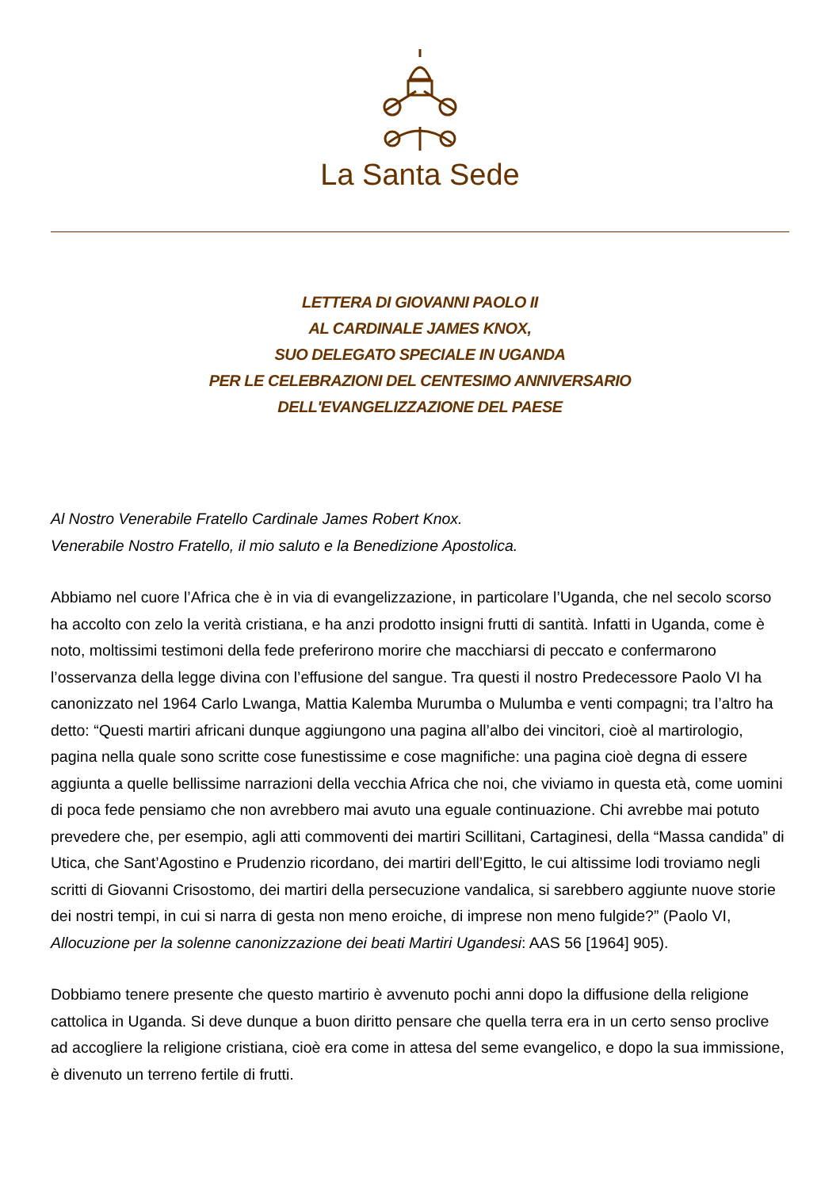La Santa Sede
LETTERA DI GIOVANNI PAOLO II
AL CARDINALE JAMES KNOX,
SUO DELEGATO SPECIALE IN UGANDA
PER LE CELEBRAZIONI DEL CENTESIMO ANNIVERSARIO
DELL'EVANGELIZZAZIONE DEL PAESE
Al Nostro Venerabile Fratello Cardinale James Robert Knox.
Venerabile Nostro Fratello, il mio saluto e la Benedizione Apostolica.
Abbiamo nel cuore l’Africa che è in via di evangelizzazione, in particolare l’Uganda, che nel secolo scorso ha accolto con zelo la verità cristiana, e ha anzi prodotto insigni frutti di santità. Infatti in Uganda, come è noto, moltissimi testimoni della fede preferirono morire che macchiarsi di peccato e confermarono l’osservanza della legge divina con l’effusione del sangue. Tra questi il nostro Predecessore Paolo VI ha canonizzato nel 1964 Carlo Lwanga, Mattia Kalemba Murumba o Mulumba e venti compagni; tra l’altro ha detto: “Questi martiri africani dunque aggiungono una pagina all’albo dei vincitori, cioè al martirologio, pagina nella quale sono scritte cose funestissime e cose magnifiche: una pagina cioè degna di essere aggiunta a quelle bellissime narrazioni della vecchia Africa che noi, che viviamo in questa età, come uomini di poca fede pensiamo che non avrebbero mai avuto una eguale continuazione. Chi avrebbe mai potuto prevedere che, per esempio, agli atti commoventi dei martiri Scillitani, Cartaginesi, della “Massa candida” di Utica, che Sant’Agostino e Prudenzio ricordano, dei martiri dell’Egitto, le cui altissime lodi troviamo negli scritti di Giovanni Crisostomo, dei martiri della persecuzione vandalica, si sarebbero aggiunte nuove storie dei nostri tempi, in cui si narra di gesta non meno eroiche, di imprese non meno fulgide?” (Paolo VI, Allocuzione per la solenne canonizzazione dei beati Martiri Ugandesi: AAS 56 [1964] 905).
Dobbiamo tenere presente che questo martirio è avvenuto pochi anni dopo la diffusione della religione cattolica in Uganda. Si deve dunque a buon diritto pensare che quella terra era in un certo senso proclive ad accogliere la religione cristiana, cioè era come in attesa del seme evangelico, e dopo la sua immissione, è divenuto un terreno fertile di frutti.